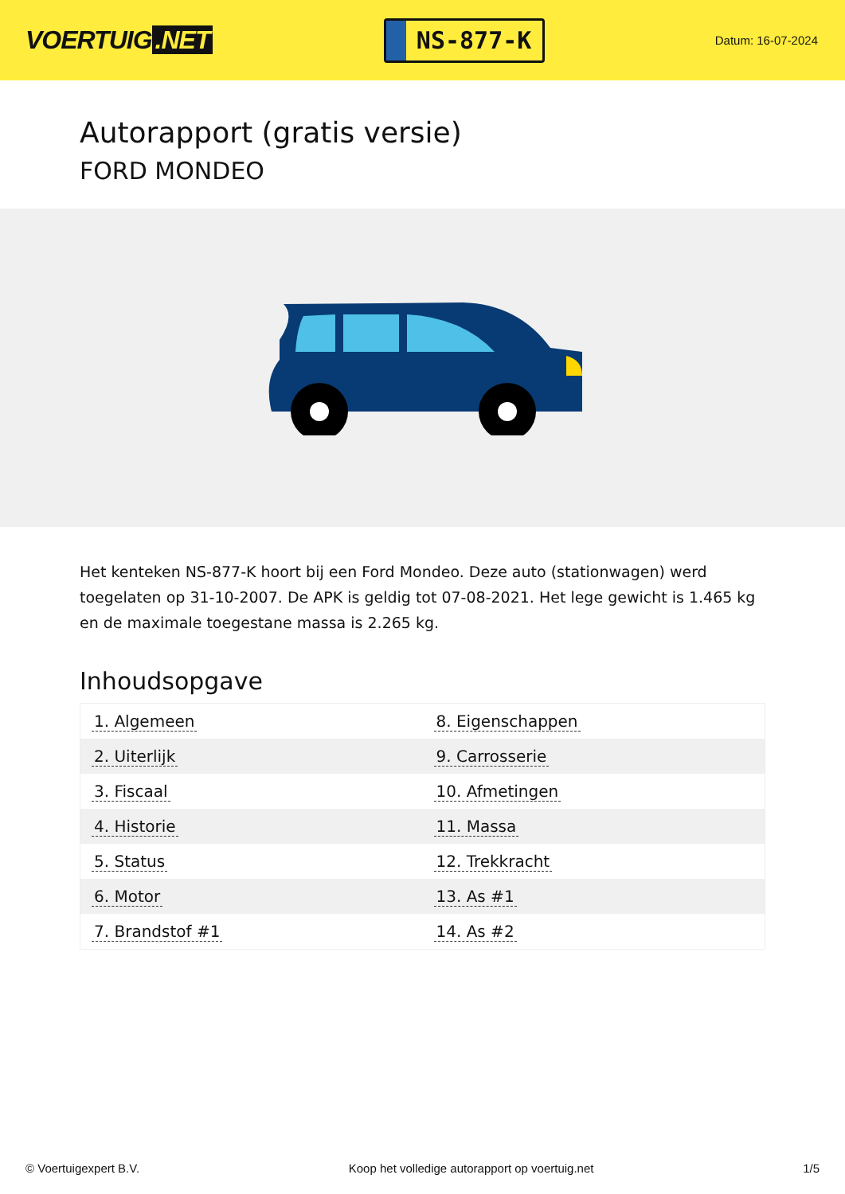VOERTUIG.NET
NS-877-K
Datum: 16-07-2024
Autorapport (gratis versie)
FORD MONDEO
Het kenteken NS-877-K hoort bij een Ford Mondeo. Deze auto (stationwagen) werd toegelaten op 31-10-2007. De APK is geldig tot 07-08-2021. Het lege gewicht is 1.465 kg en de maximale toegestane massa is 2.265 kg.
Inhoudsopgave
| 1. Algemeen | 8. Eigenschappen |
| 2. Uiterlijk | 9. Carrosserie |
| 3. Fiscaal | 10. Afmetingen |
| 4. Historie | 11. Massa |
| 5. Status | 12. Trekkracht |
| 6. Motor | 13. As #1 |
| 7. Brandstof #1 | 14. As #2 |
© Voertuigexpert B.V. Koop het volledige autorapport op voertuig.net 1/5